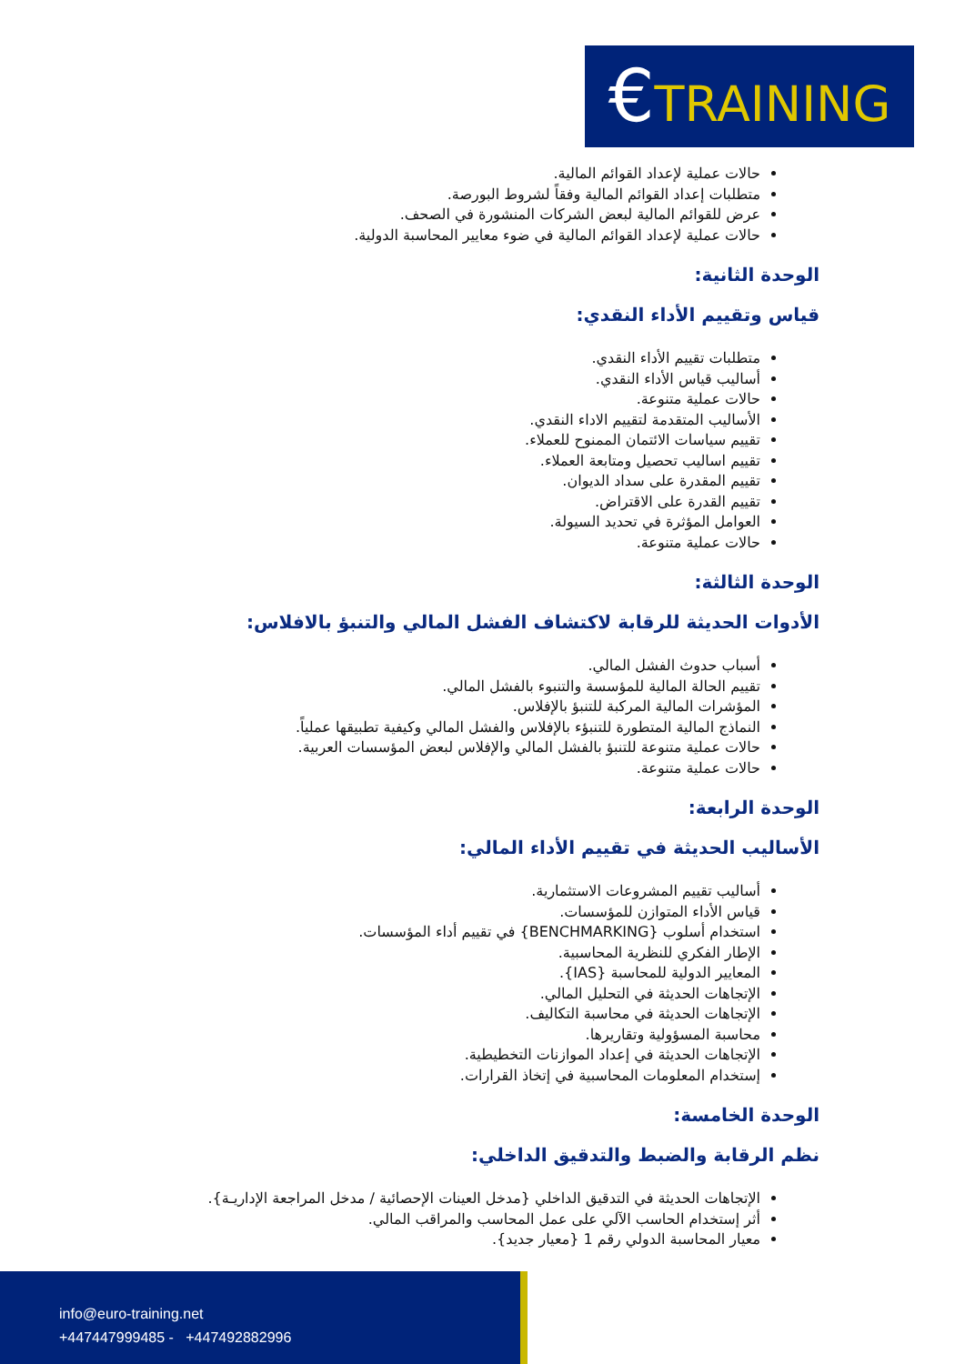€TRAINING
حالات عملية لإعداد القوائم المالية.
متطلبات إعداد القوائم المالية وفقاً لشروط البورصة.
عرض للقوائم المالية لبعض الشركات المنشورة في الصحف.
حالات عملية لإعداد القوائم المالية في ضوء معايير المحاسبة الدولية.
الوحدة الثانية:
قياس وتقييم الأداء النقدي:
متطلبات تقييم الأداء النقدي.
أساليب قياس الأداء النقدي.
حالات عملية متنوعة.
الأساليب المتقدمة لتقييم الاداء النقدي.
تقييم سياسات الائتمان الممنوح للعملاء.
تقييم اساليب تحصيل ومتابعة العملاء.
تقييم المقدرة على سداد الديوان.
تقييم القدرة على الاقتراض.
العوامل المؤثرة في تحديد السيولة.
حالات عملية متنوعة.
الوحدة الثالثة:
الأدوات الحديثة للرقابة لاكتشاف الفشل المالي والتنبؤ بالافلاس:
أسباب حدوث الفشل المالي.
تقييم الحالة المالية للمؤسسة والتنبوء بالفشل المالي.
المؤشرات المالية المركبة للتنبؤ بالإفلاس.
النماذج المالية المتطورة للتنبؤء بالإفلاس والفشل المالي وكيفية تطبيقها عملياً.
حالات عملية متنوعة للتنبؤ بالفشل المالي والإفلاس لبعض المؤسسات العربية.
حالات عملية متنوعة.
الوحدة الرابعة:
الأساليب الحديثة في تقييم الأداء المالي:
أساليب تقييم المشروعات الاستثمارية.
قياس الأداء المتوازن للمؤسسات.
استخدام أسلوب {BENCHMARKING} في تقييم أداء المؤسسات.
الإطار الفكري للنظرية المحاسبية.
المعايير الدولية للمحاسبة {IAS}.
الإتجاهات الحديثة في التحليل المالي.
الإتجاهات الحديثة في محاسبة التكاليف.
محاسبة المسؤولية وتقاريرها.
الإتجاهات الحديثة في إعداد الموازنات التخطيطية.
إستخدام المعلومات المحاسبية في إتخاذ القرارات.
الوحدة الخامسة:
نظم الرقابة والضبط والتدقيق الداخلي:
الإتجاهات الحديثة في التدقيق الداخلي {مدخل العينات الإحصائية / مدخل المراجعة الإداريـة}.
أثر إستخدام الحاسب الآلي على عمل المحاسب والمراقب المالي.
معيار المحاسبة الدولي رقم 1 {معيار جديد}.
info@euro-training.net
+447447999485 - +447492882996